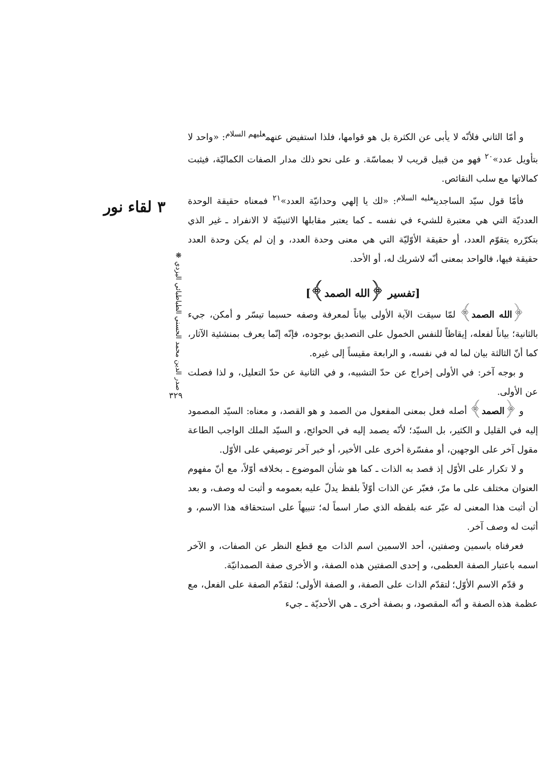و أمّا الثاني فلأنّه لا يأبى عن الكثرة بل هو قوامها، فلذا استفيض عنهم<sup>عليهم السلام</sup>: «واحد لا بتأويل عدد»<sup>٢٠</sup> فهو من قبيل قريب لا بمماسّة. و على نحو ذلك مدار الصفات الكماليّة، فيثبت كمالاتها مع سلب النقائص.
فأمّا قول سيّد الساجدين<sup>عليه السلام</sup>: «لك يا إلهي وحدانيّة العدد»<sup>٢١</sup> فمعناه حقيقة الوحدة العدديّة التي هي معتبرة للشيء في نفسه ـ كما يعتبر مقابلها الاثنينيّة لا الانفراد ـ غير الذي بتكرّره يتقوّم العدد، أو حقيقة الأوّليّة التي هي معنى وحدة العدد، و إن لم يكن وحدة العدد حقيقة فيها، فالواحد بمعنى أنّه لاشريك له، أو الأحد.
[تفسير ﴿الله الصمد﴾]
﴿الله الصمد﴾ لمّا سيقت الآية الأولى بياناً لمعرفة وصفه حسبما تيسّر و أمكن، جيء بالثانية؛ بياناً لفعله، إيقاظاً للنفس الخمول على التصديق بوجوده، فإنّه إنّما يعرف بمنشئية الآثار، كما أنّ الثالثة بيان لما له في نفسه، و الرابعة مقيساً إلى غيره.
و بوجه آخر: في الأولى إخراج عن حدّ التشبيه، و في الثانية عن حدّ التعليل، و لذا فصلت عن الأولى.
و ﴿الصمد﴾ أصله فعل بمعنى المفعول من الصمد و هو القصد، و معناه: السيّد المصمود إليه في القليل و الكثير، بل السيّد؛ لأنّه يصمد إليه في الحوائج، و السيّد الملك الواجب الطاعة مقول آخر على الوجهين، أو مفسّرة أخرى على الأخير، أو خبر آخر توصيفي على الأوّل.
و لا تكرار على الأوّل إذ قصد به الذات ـ كما هو شأن الموضوع ـ بخلافه أوّلاً، مع أنّ مفهوم العنوان مختلف على ما مرّ، فعبّر عن الذات أوّلاً بلفظ يدلّ عليه بعمومه و أثبت له وصف، و بعد أن أثبت هذا المعنى له عبّر عنه بلفظه الذي صار اسماً له؛ تنبيهاً على استحقاقه هذا الاسم، و أثبت له وصف آخر.
فعرفناه باسمين وصفتين، أحد الاسمين اسم الذات مع قطع النظر عن الصفات، و الآخر اسمه باعتبار الصفة العظمى، و إحدى الصفتين هذه الصفة، و الأخرى صفة الصمدانيّة.
و قدّم الاسم الأوّل؛ لتقدّم الذات على الصفة، و الصفة الأولى؛ لتقدّم الصفة على الفعل، مع عظمة هذه الصفة و أنّه المقصود، و بصفة أخرى ـ هي الأحديّة ـ جيء
٣ لقاء نور
صدر الدين محمد الحسني الطباطبائي اليزدي ❋
٣٢٩